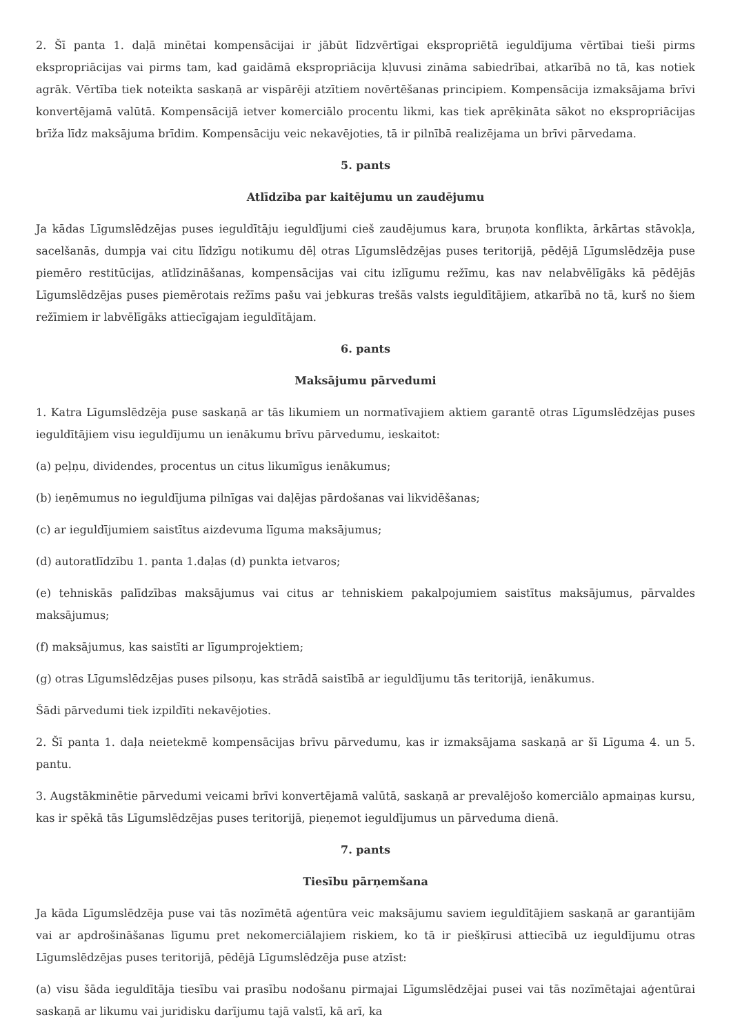2. Šī panta 1. daļā minētai kompensācijai ir jābūt līdzvērtīgai ekspropriētā ieguldījuma vērtībai tieši pirms ekspropriācijas vai pirms tam, kad gaidāmā ekspropriācija kļuvusi zināma sabiedrībai, atkarībā no tā, kas notiek agrāk. Vērtība tiek noteikta saskaņā ar vispārēji atzītiem novērtēšanas principiem. Kompensācija izmaksājama brīvi konvertējamā valūtā. Kompensācijā ietver komerciālo procentu likmi, kas tiek aprēķināta sākot no ekspropriācijas brīža līdz maksājuma brīdim. Kompensāciju veic nekavējoties, tā ir pilnībā realizējama un brīvi pārvedama.
5. pants
Atlīdzība par kaitējumu un zaudējumu
Ja kādas Līgumslēdzējas puses ieguldītāju ieguldījumi cieš zaudējumus kara, bruņota konflikta, ārkārtas stāvokļa, sacelšanās, dumpja vai citu līdzīgu notikumu dēļ otras Līgumslēdzējas puses teritorijā, pēdējā Līgumslēdzēja puse piemēro restitūcijas, atlīdzināšanas, kompensācijas vai citu izlīgumu režīmu, kas nav nelabvēlīgāks kā pēdējās Līgumslēdzējas puses piemērotais režīms pašu vai jebkuras trešās valsts ieguldītājiem, atkarībā no tā, kurš no šiem režīmiem ir labvēlīgāks attiecīgajam ieguldītājam.
6. pants
Maksājumu pārvedumi
1. Katra Līgumslēdzēja puse saskaņā ar tās likumiem un normatīvajiem aktiem garantē otras Līgumslēdzējas puses ieguldītājiem visu ieguldījumu un ienākumu brīvu pārvedumu, ieskaitot:
(a) peļņu, dividendes, procentus un citus likumīgus ienākumus;
(b) ieņēmumus no ieguldījuma pilnīgas vai daļējas pārdošanas vai likvidēšanas;
(c) ar ieguldījumiem saistītus aizdevuma līguma maksājumus;
(d) autoratlīdzību 1. panta 1.daļas (d) punkta ietvaros;
(e) tehniskās palīdzības maksājumus vai citus ar tehniskiem pakalpojumiem saistītus maksājumus, pārvaldes maksājumus;
(f) maksājumus, kas saistīti ar līgumprojektiem;
(g) otras Līgumslēdzējas puses pilsoņu, kas strādā saistībā ar ieguldījumu tās teritorijā, ienākumus.
Šādi pārvedumi tiek izpildīti nekavējoties.
2. Šī panta 1. daļa neietekmē kompensācijas brīvu pārvedumu, kas ir izmaksājama saskaņā ar šī Līguma 4. un 5. pantu.
3. Augstākminētie pārvedumi veicami brīvi konvertējamā valūtā, saskaņā ar prevalējošo komerciālo apmaiņas kursu, kas ir spēkā tās Līgumslēdzējas puses teritorijā, pieņemot ieguldījumus un pārveduma dienā.
7. pants
Tiesību pārņemšana
Ja kāda Līgumslēdzēja puse vai tās nozīmētā aģentūra veic maksājumu saviem ieguldītājiem saskaņā ar garantijām vai ar apdrošināšanas līgumu pret nekomerciālajiem riskiem, ko tā ir piešķīrusi attiecībā uz ieguldījumu otras Līgumslēdzējas puses teritorijā, pēdējā Līgumslēdzēja puse atzīst:
(a) visu šāda ieguldītāja tiesību vai prasību nodošanu pirmajai Līgumslēdzējai pusei vai tās nozīmētajai aģentūrai saskaņā ar likumu vai juridisku darījumu tajā valstī, kā arī, ka